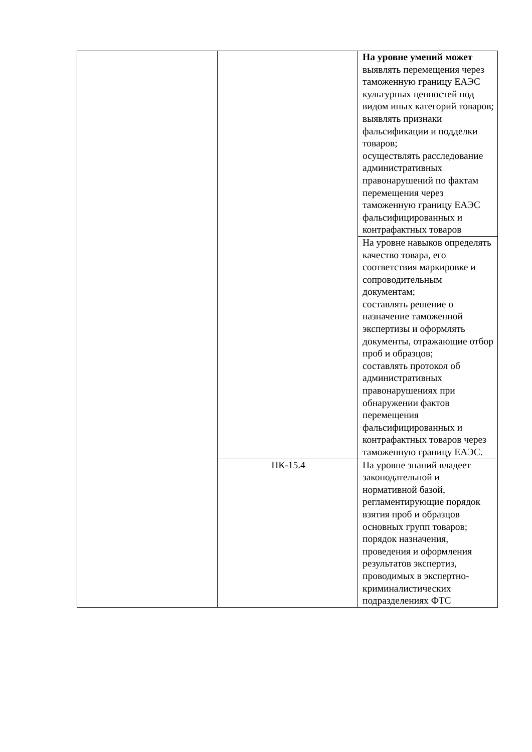| | | На уровне умений может выявлять перемещения через таможенную границу ЕАЭС культурных ценностей под видом иных категорий товаров; выявлять признаки фальсификации и подделки товаров; осуществлять расследование административных правонарушений по фактам перемещения через таможенную границу ЕАЭС фальсифицированных и контрафактных товаров |
| | | На уровне навыков определять качество товара, его соответствия маркировке и сопроводительным документам; составлять решение о назначение таможенной экспертизы и оформлять документы, отражающие отбор проб и образцов; составлять протокол об административных правонарушениях при обнаружении фактов перемещения фальсифицированных и контрафактных товаров через таможенную границу ЕАЭС. |
| | ПК-15.4 | На уровне знаний владеет законодательной и нормативной базой, регламентирующие порядок взятия проб и образцов основных групп товаров; порядок назначения, проведения и оформления результатов экспертиз, проводимых в экспертно-криминалистических подразделениях ФТС |